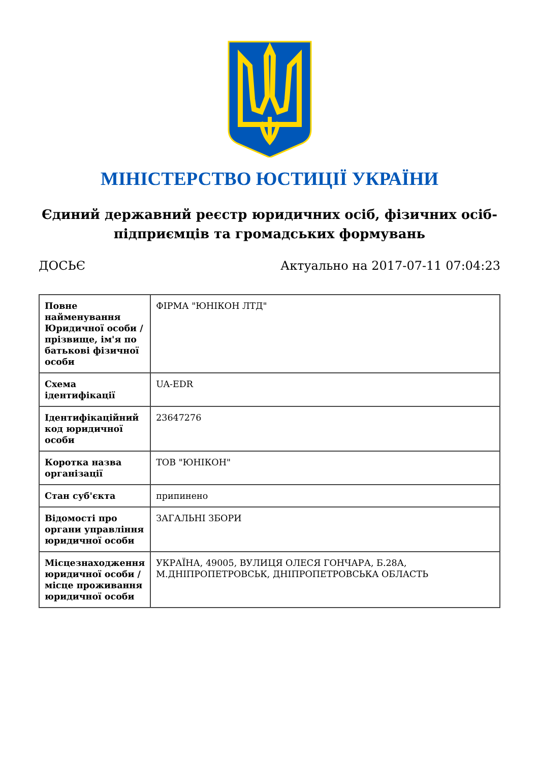МІНІСТЕРСТВО ЮСТИЦІЇ УКРАЇНИ
Єдиний державний реєстр юридичних осіб, фізичних осіб-підприємців та громадських формувань
ДОСЬЄ Актуально на 2017-07-11 07:04:23
| Повне найменування Юридичної особи / прізвище, ім'я по батькові фізичної особи | ФІРМА "ЮНІКОН ЛТД" |
| Схема ідентифікації | UA-EDR |
| Ідентифікаційний код юридичної особи | 23647276 |
| Коротка назва організації | ТОВ "ЮНІКОН" |
| Стан суб'єкта | припинено |
| Відомості про органи управління юридичної особи | ЗАГАЛЬНІ ЗБОРИ |
| Місцезнаходження юридичної особи / місце проживання юридичної особи | УКРАЇНА, 49005, ВУЛИЦЯ ОЛЕСЯ ГОНЧАРА, Б.28А, М.ДНІПРОПЕТРОВСЬК, ДНІПРОПЕТРОВСЬКА ОБЛАСТЬ |